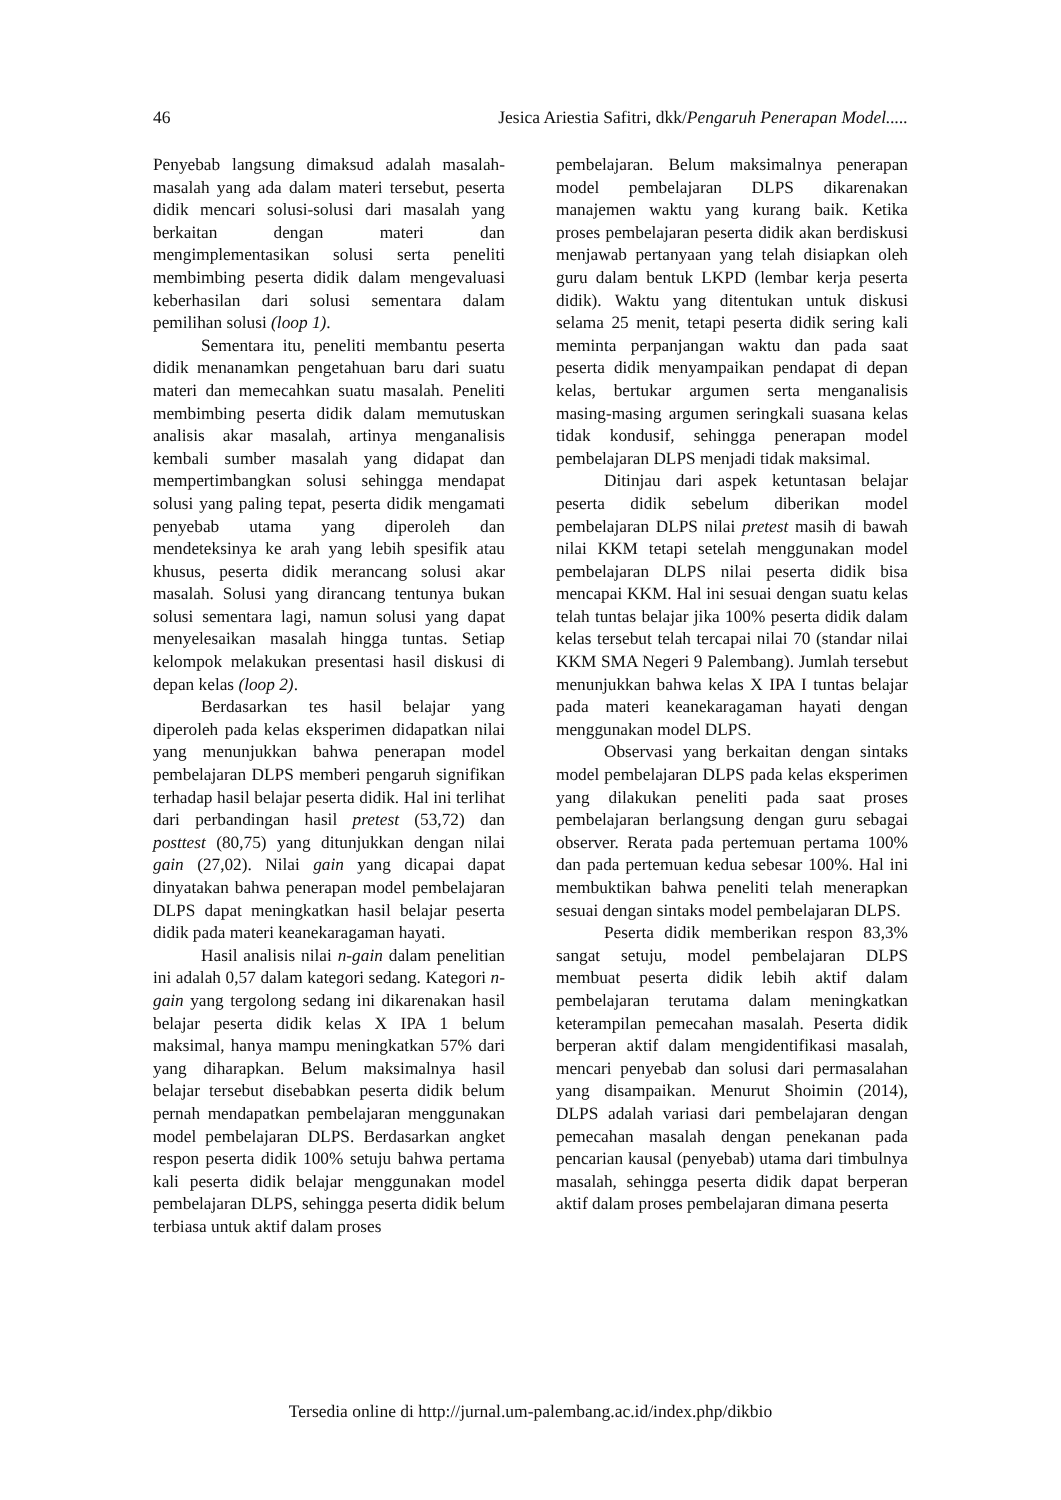46 Jesica Ariestia Safitri, dkk/Pengaruh Penerapan Model.....
Penyebab langsung dimaksud adalah masalah-masalah yang ada dalam materi tersebut, peserta didik mencari solusi-solusi dari masalah yang berkaitan dengan materi dan mengimplementasikan solusi serta peneliti membimbing peserta didik dalam mengevaluasi keberhasilan dari solusi sementara dalam pemilihan solusi (loop 1).
Sementara itu, peneliti membantu peserta didik menanamkan pengetahuan baru dari suatu materi dan memecahkan suatu masalah. Peneliti membimbing peserta didik dalam memutuskan analisis akar masalah, artinya menganalisis kembali sumber masalah yang didapat dan mempertimbangkan solusi sehingga mendapat solusi yang paling tepat, peserta didik mengamati penyebab utama yang diperoleh dan mendeteksinya ke arah yang lebih spesifik atau khusus, peserta didik merancang solusi akar masalah. Solusi yang dirancang tentunya bukan solusi sementara lagi, namun solusi yang dapat menyelesaikan masalah hingga tuntas. Setiap kelompok melakukan presentasi hasil diskusi di depan kelas (loop 2).
Berdasarkan tes hasil belajar yang diperoleh pada kelas eksperimen didapatkan nilai yang menunjukkan bahwa penerapan model pembelajaran DLPS memberi pengaruh signifikan terhadap hasil belajar peserta didik. Hal ini terlihat dari perbandingan hasil pretest (53,72) dan posttest (80,75) yang ditunjukkan dengan nilai gain (27,02). Nilai gain yang dicapai dapat dinyatakan bahwa penerapan model pembelajaran DLPS dapat meningkatkan hasil belajar peserta didik pada materi keanekaragaman hayati.
Hasil analisis nilai n-gain dalam penelitian ini adalah 0,57 dalam kategori sedang. Kategori n-gain yang tergolong sedang ini dikarenakan hasil belajar peserta didik kelas X IPA 1 belum maksimal, hanya mampu meningkatkan 57% dari yang diharapkan. Belum maksimalnya hasil belajar tersebut disebabkan peserta didik belum pernah mendapatkan pembelajaran menggunakan model pembelajaran DLPS. Berdasarkan angket respon peserta didik 100% setuju bahwa pertama kali peserta didik belajar menggunakan model pembelajaran DLPS, sehingga peserta didik belum terbiasa untuk aktif dalam proses
pembelajaran. Belum maksimalnya penerapan model pembelajaran DLPS dikarenakan manajemen waktu yang kurang baik. Ketika proses pembelajaran peserta didik akan berdiskusi menjawab pertanyaan yang telah disiapkan oleh guru dalam bentuk LKPD (lembar kerja peserta didik). Waktu yang ditentukan untuk diskusi selama 25 menit, tetapi peserta didik sering kali meminta perpanjangan waktu dan pada saat peserta didik menyampaikan pendapat di depan kelas, bertukar argumen serta menganalisis masing-masing argumen seringkali suasana kelas tidak kondusif, sehingga penerapan model pembelajaran DLPS menjadi tidak maksimal.
Ditinjau dari aspek ketuntasan belajar peserta didik sebelum diberikan model pembelajaran DLPS nilai pretest masih di bawah nilai KKM tetapi setelah menggunakan model pembelajaran DLPS nilai peserta didik bisa mencapai KKM. Hal ini sesuai dengan suatu kelas telah tuntas belajar jika 100% peserta didik dalam kelas tersebut telah tercapai nilai 70 (standar nilai KKM SMA Negeri 9 Palembang). Jumlah tersebut menunjukkan bahwa kelas X IPA I tuntas belajar pada materi keanekaragaman hayati dengan menggunakan model DLPS.
Observasi yang berkaitan dengan sintaks model pembelajaran DLPS pada kelas eksperimen yang dilakukan peneliti pada saat proses pembelajaran berlangsung dengan guru sebagai observer. Rerata pada pertemuan pertama 100% dan pada pertemuan kedua sebesar 100%. Hal ini membuktikan bahwa peneliti telah menerapkan sesuai dengan sintaks model pembelajaran DLPS.
Peserta didik memberikan respon 83,3% sangat setuju, model pembelajaran DLPS membuat peserta didik lebih aktif dalam pembelajaran terutama dalam meningkatkan keterampilan pemecahan masalah. Peserta didik berperan aktif dalam mengidentifikasi masalah, mencari penyebab dan solusi dari permasalahan yang disampaikan. Menurut Shoimin (2014), DLPS adalah variasi dari pembelajaran dengan pemecahan masalah dengan penekanan pada pencarian kausal (penyebab) utama dari timbulnya masalah, sehingga peserta didik dapat berperan aktif dalam proses pembelajaran dimana peserta
Tersedia online di http://jurnal.um-palembang.ac.id/index.php/dikbio